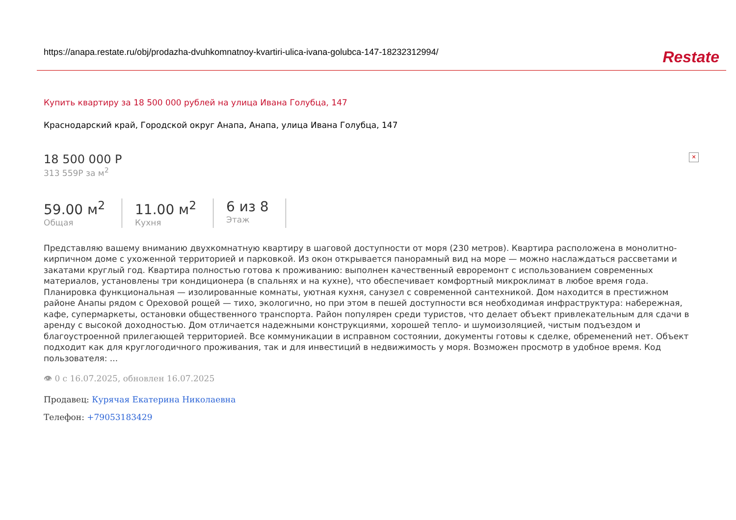https://anapa.restate.ru/obj/prodazha-dvuhkomnatnoy-kvartiri-ulica-ivana-golubca-147-18232312994/
Restate
Купить квартиру за 18 500 000 рублей на улица Ивана Голубца, 147
Краснодарский край, Городской округ Анапа, Анапа, улица Ивана Голубца, 147
18 500 000 Р
313 559Р за м<sup>2</sup>
✕
59.00 м<sup>2</sup>
Общая
11.00 м<sup>2</sup>
Кухня
6 из 8
Этаж
Представляю вашему вниманию двухкомнатную квартиру в шаговой доступности от моря (230 метров). Квартира расположена в монолитно-кирпичном доме с ухоженной территорией и парковкой. Из окон открывается панорамный вид на море — можно наслаждаться рассветами и закатами круглый год. Квартира полностью готова к проживанию: выполнен качественный евроремонт с использованием современных материалов, установлены три кондиционера (в спальнях и на кухне), что обеспечивает комфортный микроклимат в любое время года. Планировка функциональная — изолированные комнаты, уютная кухня, санузел с современной сантехникой. Дом находится в престижном районе Анапы рядом с Ореховой рощей — тихо, экологично, но при этом в пешей доступности вся необходимая инфраструктура: набережная, кафе, супермаркеты, остановки общественного транспорта. Район популярен среди туристов, что делает объект привлекательным для сдачи в аренду с высокой доходностью. Дом отличается надежными конструкциями, хорошей тепло- и шумоизоляцией, чистым подъездом и благоустроенной прилегающей территорией. Все коммуникации в исправном состоянии, документы готовы к сделке, обременений нет. Объект подходит как для круглогодичного проживания, так и для инвестиций в недвижимость у моря. Возможен просмотр в удобное время. Код пользователя: ...
👁 0 с 16.07.2025, обновлен 16.07.2025
Продавец: Курячая Екатерина Николаевна
Телефон: +79053183429